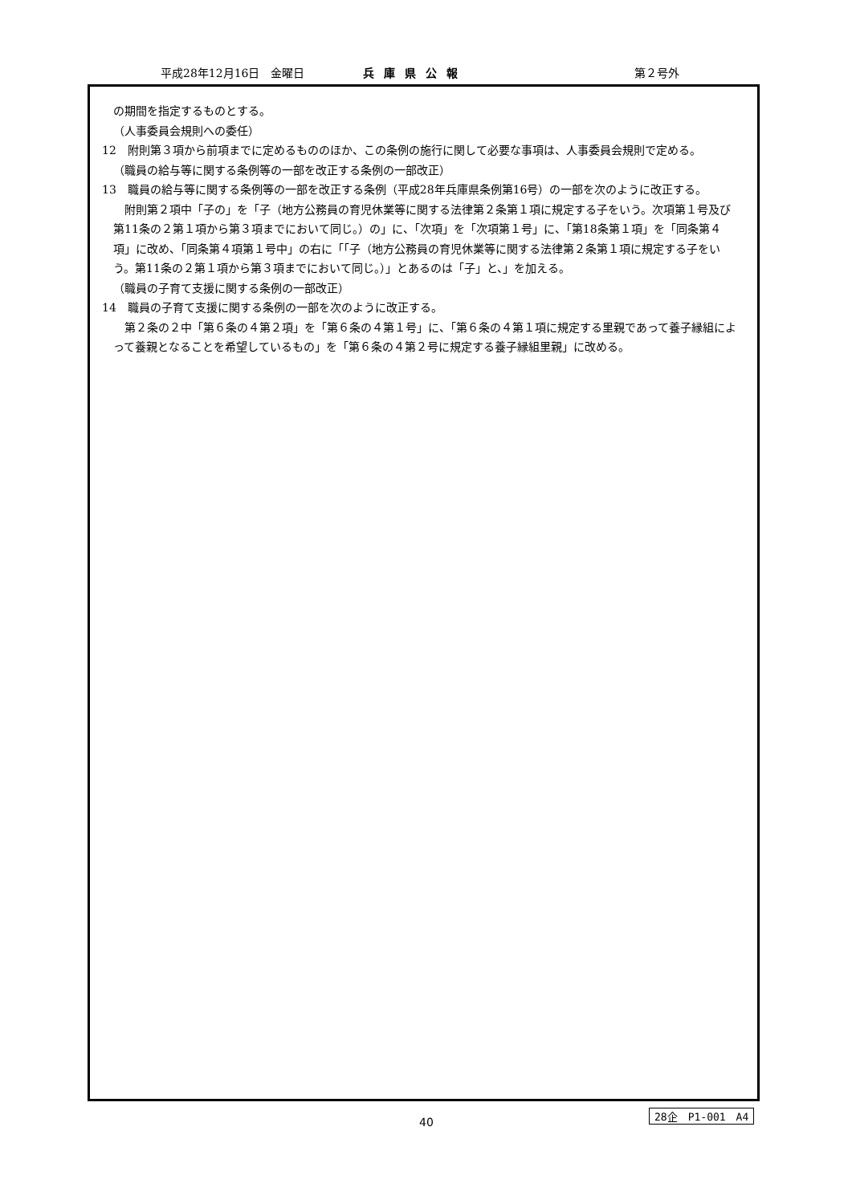平成28年12月16日　金曜日 兵庫県公報 第２号外
の期間を指定するものとする。
（人事委員会規則への委任）
12　附則第３項から前項までに定めるもののほか、この条例の施行に関して必要な事項は、人事委員会規則で定める。
（職員の給与等に関する条例等の一部を改正する条例の一部改正）
13　職員の給与等に関する条例等の一部を改正する条例（平成28年兵庫県条例第16号）の一部を次のように改正する。
附則第２項中「子の」を「子（地方公務員の育児休業等に関する法律第２条第１項に規定する子をいう。次項第１号及び第11条の２第１項から第３項までにおいて同じ。）の」に、「次項」を「次項第１号」に、「第18条第１項」を「同条第４項」に改め、「同条第４項第１号中」の右に「「子（地方公務員の育児休業等に関する法律第２条第１項に規定する子をいう。第11条の２第１項から第３項までにおいて同じ。）」とあるのは「子」と、」を加える。
（職員の子育て支援に関する条例の一部改正）
14　職員の子育て支援に関する条例の一部を次のように改正する。
第２条の２中「第６条の４第２項」を「第６条の４第１号」に、「第６条の４第１項に規定する里親であって養子縁組によって養親となることを希望しているもの」を「第６条の４第２号に規定する養子縁組里親」に改める。
40
28企　P1-001　A4